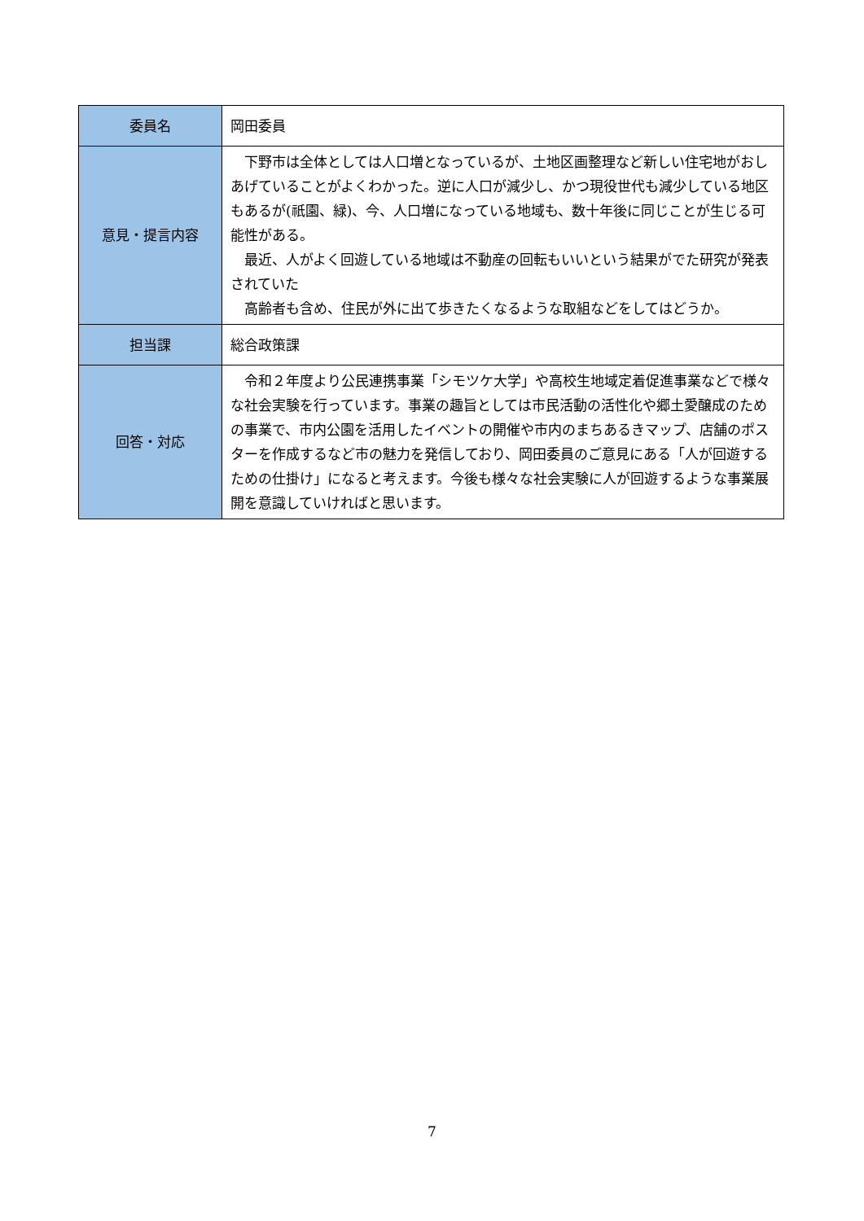| 委員名 | 岡田委員 |
| 意見・提言内容 | 下野市は全体としては人口増となっているが、土地区画整理など新しい住宅地がおしあげていることがよくわかった。逆に人口が減少し、かつ現役世代も減少している地区もあるが(祇園、緑)、今、人口増になっている地域も、数十年後に同じことが生じる可能性がある。 最近、人がよく回遊している地域は不動産の回転もいいという結果がでた研究が発表されていた 高齢者も含め、住民が外に出て歩きたくなるような取組などをしてはどうか。 |
| 担当課 | 総合政策課 |
| 回答・対応 | 令和２年度より公民連携事業「シモツケ大学」や高校生地域定着促進事業などで様々な社会実験を行っています。事業の趣旨としては市民活動の活性化や郷土愛醸成のための事業で、市内公園を活用したイベントの開催や市内のまちあるきマップ、店舗のポスターを作成するなど市の魅力を発信しており、岡田委員のご意見にある「人が回遊するための仕掛け」になると考えます。今後も様々な社会実験に人が回遊するような事業展開を意識していければと思います。 |
7